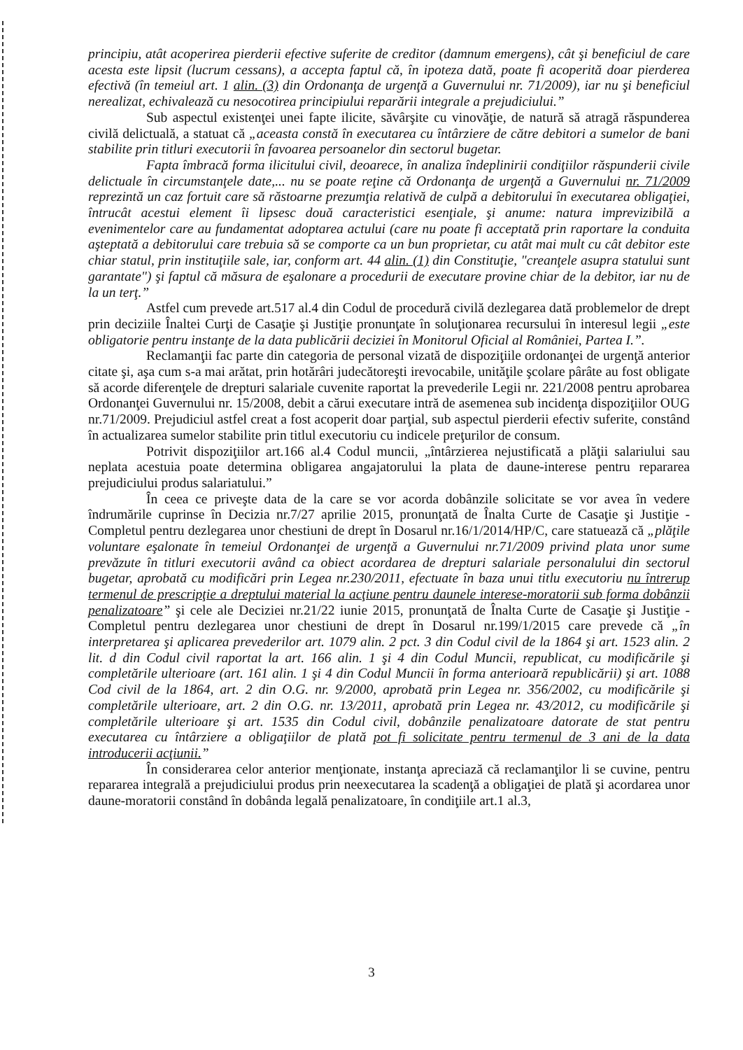principiu, atât acoperirea pierderii efective suferite de creditor (damnum emergens), cât şi beneficiul de care acesta este lipsit (lucrum cessans), a accepta faptul că, în ipoteza dată, poate fi acoperită doar pierderea efectivă (în temeiul art. 1 alin. (3) din Ordonanţa de urgenţă a Guvernului nr. 71/2009), iar nu şi beneficiul nerealizat, echivalează cu nesocotirea principiului reparării integrale a prejudiciului.”
Sub aspectul existenţei unei fapte ilicite, săvârşite cu vinovăţie, de natură să atragă răspunderea civilă delictuală, a statuat că „aceasta constă în executarea cu întârziere de către debitori a sumelor de bani stabilite prin titluri executorii în favoarea persoanelor din sectorul bugetar.
Fapta îmbracă forma ilicitului civil, deoarece, în analiza îndeplinirii condiţiilor răspunderii civile delictuale în circumstanţele date,... nu se poate reţine că Ordonanţa de urgenţă a Guvernului nr. 71/2009 reprezintă un caz fortuit care să răstoarne prezumţia relativă de culpă a debitorului în executarea obligaţiei, întrucât acestui element îi lipsesc două caracteristici esenţiale, şi anume: natura imprevizibilă a evenimentelor care au fundamentat adoptarea actului (care nu poate fi acceptată prin raportare la conduita aşteptată a debitorului care trebuia să se comporte ca un bun proprietar, cu atât mai mult cu cât debitor este chiar statul, prin instituţiile sale, iar, conform art. 44 alin. (1) din Constituţie, "creanţele asupra statului sunt garantate") şi faptul că măsura de eşalonare a procedurii de executare provine chiar de la debitor, iar nu de la un terţ.”
Astfel cum prevede art.517 al.4 din Codul de procedură civilă dezlegarea dată problemelor de drept prin deciziile Înaltei Curţi de Casaţie şi Justiţie pronunţate în soluţionarea recursului în interesul legii „este obligatorie pentru instanţe de la data publicării deciziei în Monitorul Oficial al României, Partea I.”.
Reclamanţii fac parte din categoria de personal vizată de dispoziţiile ordonanţei de urgenţă anterior citate şi, aşa cum s-a mai arătat, prin hotărâri judecătoreşti irevocabile, unităţile şcolare pârâte au fost obligate să acorde diferenţele de drepturi salariale cuvenite raportat la prevederile Legii nr. 221/2008 pentru aprobarea Ordonanţei Guvernului nr. 15/2008, debit a cărui executare intră de asemenea sub incidenţa dispoziţiilor OUG nr.71/2009. Prejudiciul astfel creat a fost acoperit doar parţial, sub aspectul pierderii efectiv suferite, constând în actualizarea sumelor stabilite prin titlul executoriu cu indicele preţurilor de consum.
Potrivit dispoziţiilor art.166 al.4 Codul muncii, „întârzierea nejustificată a plăţii salariului sau neplata acestuia poate determina obligarea angajatorului la plata de daune-interese pentru repararea prejudiciului produs salariatului.”
În ceea ce priveşte data de la care se vor acorda dobânzile solicitate se vor avea în vedere îndrumările cuprinse în Decizia nr.7/27 aprilie 2015, pronunţată de Înalta Curte de Casaţie şi Justiţie - Completul pentru dezlegarea unor chestiuni de drept în Dosarul nr.16/1/2014/HP/C, care statuează că „plăţile voluntare eşalonate în temeiul Ordonanţei de urgenţă a Guvernului nr.71/2009 privind plata unor sume prevăzute în titluri executorii având ca obiect acordarea de drepturi salariale personalului din sectorul bugetar, aprobată cu modificări prin Legea nr.230/2011, efectuate în baza unui titlu executoriu nu întrerup termenul de prescripţie a dreptului material la acţiune pentru daunele interese-moratorii sub forma dobânzii penalizatoare” şi cele ale Deciziei nr.21/22 iunie 2015, pronunţată de Înalta Curte de Casaţie şi Justiţie - Completul pentru dezlegarea unor chestiuni de drept în Dosarul nr.199/1/2015 care prevede că „în interpretarea şi aplicarea prevederilor art. 1079 alin. 2 pct. 3 din Codul civil de la 1864 şi art. 1523 alin. 2 lit. d din Codul civil raportat la art. 166 alin. 1 şi 4 din Codul Muncii, republicat, cu modificările şi completările ulterioare (art. 161 alin. 1 şi 4 din Codul Muncii în forma anterioară republicării) şi art. 1088 Cod civil de la 1864, art. 2 din O.G. nr. 9/2000, aprobată prin Legea nr. 356/2002, cu modificările şi completările ulterioare, art. 2 din O.G. nr. 13/2011, aprobată prin Legea nr. 43/2012, cu modificările şi completările ulterioare şi art. 1535 din Codul civil, dobânzile penalizatoare datorate de stat pentru executarea cu întârziere a obligaţiilor de plată pot fi solicitate pentru termenul de 3 ani de la data introducerii acţiunii.”
În considerarea celor anterior menţionate, instanţa apreciază că reclamanţilor li se cuvine, pentru repararea integrală a prejudiciului produs prin neexecutarea la scadenţă a obligaţiei de plată şi acordarea unor daune-moratorii constând în dobânda legală penalizatoare, în condiţiile art.1 al.3,
3